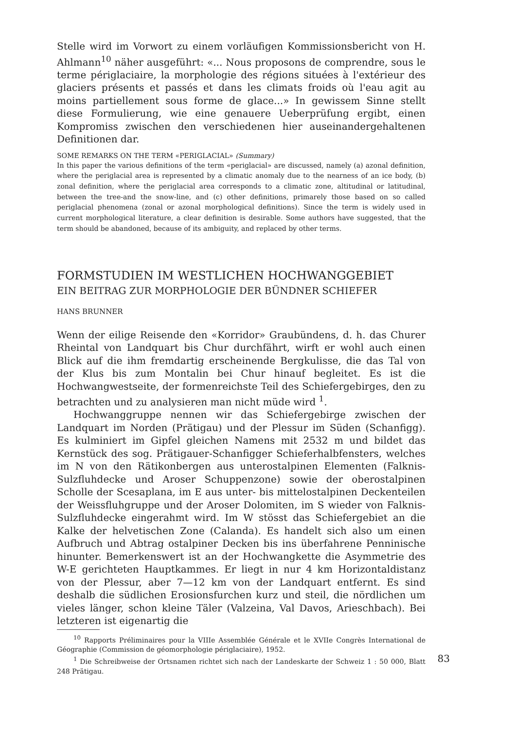Stelle wird im Vorwort zu einem vorläufigen Kommissionsbericht von H. Ahlmann<sup>10</sup> näher ausgeführt: «... Nous proposons de comprendre, sous le terme périglaciaire, la morphologie des régions situées à l'extérieur des glaciers présents et passés et dans les climats froids où l'eau agit au moins partiellement sous forme de glace...» In gewissem Sinne stellt diese Formulierung, wie eine genauere Ueberprüfung ergibt, einen Kompromiss zwischen den verschiedenen hier auseinandergehaltenen Definitionen dar.
SOME REMARKS ON THE TERM «PERIGLACIAL» (Summary)
In this paper the various definitions of the term «periglacial» are discussed, namely (a) azonal definition, where the periglacial area is represented by a climatic anomaly due to the nearness of an ice body, (b) zonal definition, where the periglacial area corresponds to a climatic zone, altitudinal or latitudinal, between the tree-and the snow-line, and (c) other definitions, primarely those based on so called periglacial phenomena (zonal or azonal morphological definitions). Since the term is widely used in current morphological literature, a clear definition is desirable. Some authors have suggested, that the term should be abandoned, because of its ambiguity, and replaced by other terms.
FORMSTUDIEN IM WESTLICHEN HOCHWANGGEBIET
EIN BEITRAG ZUR MORPHOLOGIE DER BÜNDNER SCHIEFER
HANS BRUNNER
Wenn der eilige Reisende den «Korridor» Graubündens, d. h. das Churer Rheintal von Landquart bis Chur durchfährt, wirft er wohl auch einen Blick auf die ihm fremdartig erscheinende Bergkulisse, die das Tal von der Klus bis zum Montalin bei Chur hinauf begleitet. Es ist die Hochwangwestseite, der formenreichste Teil des Schiefergebirges, den zu betrachten und zu analysieren man nicht müde wird <sup>1</sup>.
Hochwanggruppe nennen wir das Schiefergebirge zwischen der Landquart im Norden (Prätigau) und der Plessur im Süden (Schanfigg). Es kulminiert im Gipfel gleichen Namens mit 2532 m und bildet das Kernstück des sog. Prätigauer-Schanfigger Schieferhalbfensters, welches im N von den Rätikonbergen aus unterostalpinen Elementen (Falknis-Sulzfluhdecke und Aroser Schuppenzone) sowie der oberostalpinen Scholle der Scesaplana, im E aus unter- bis mittelostalpinen Deckenteilen der Weissfluhgruppe und der Aroser Dolomiten, im S wieder von Falknis-Sulzfluhdecke eingerahmt wird. Im W stösst das Schiefergebiet an die Kalke der helvetischen Zone (Calanda). Es handelt sich also um einen Aufbruch und Abtrag ostalpiner Decken bis ins überfahrene Penninische hinunter. Bemerkenswert ist an der Hochwangkette die Asymmetrie des W-E gerichteten Hauptkammes. Er liegt in nur 4 km Horizontaldistanz von der Plessur, aber 7—12 km von der Landquart entfernt. Es sind deshalb die südlichen Erosionsfurchen kurz und steil, die nördlichen um vieles länger, schon kleine Täler (Valzeina, Val Davos, Arieschbach). Bei letzteren ist eigenartig die
<sup>10</sup> Rapports Préliminaires pour la VIIIe Assemblée Générale et le XVIIe Congrès International de Géographie (Commission de géomorphologie périglaciaire), 1952.
<sup>1</sup> Die Schreibweise der Ortsnamen richtet sich nach der Landeskarte der Schweiz 1 : 50 000, Blatt 248 Prätigau.
83